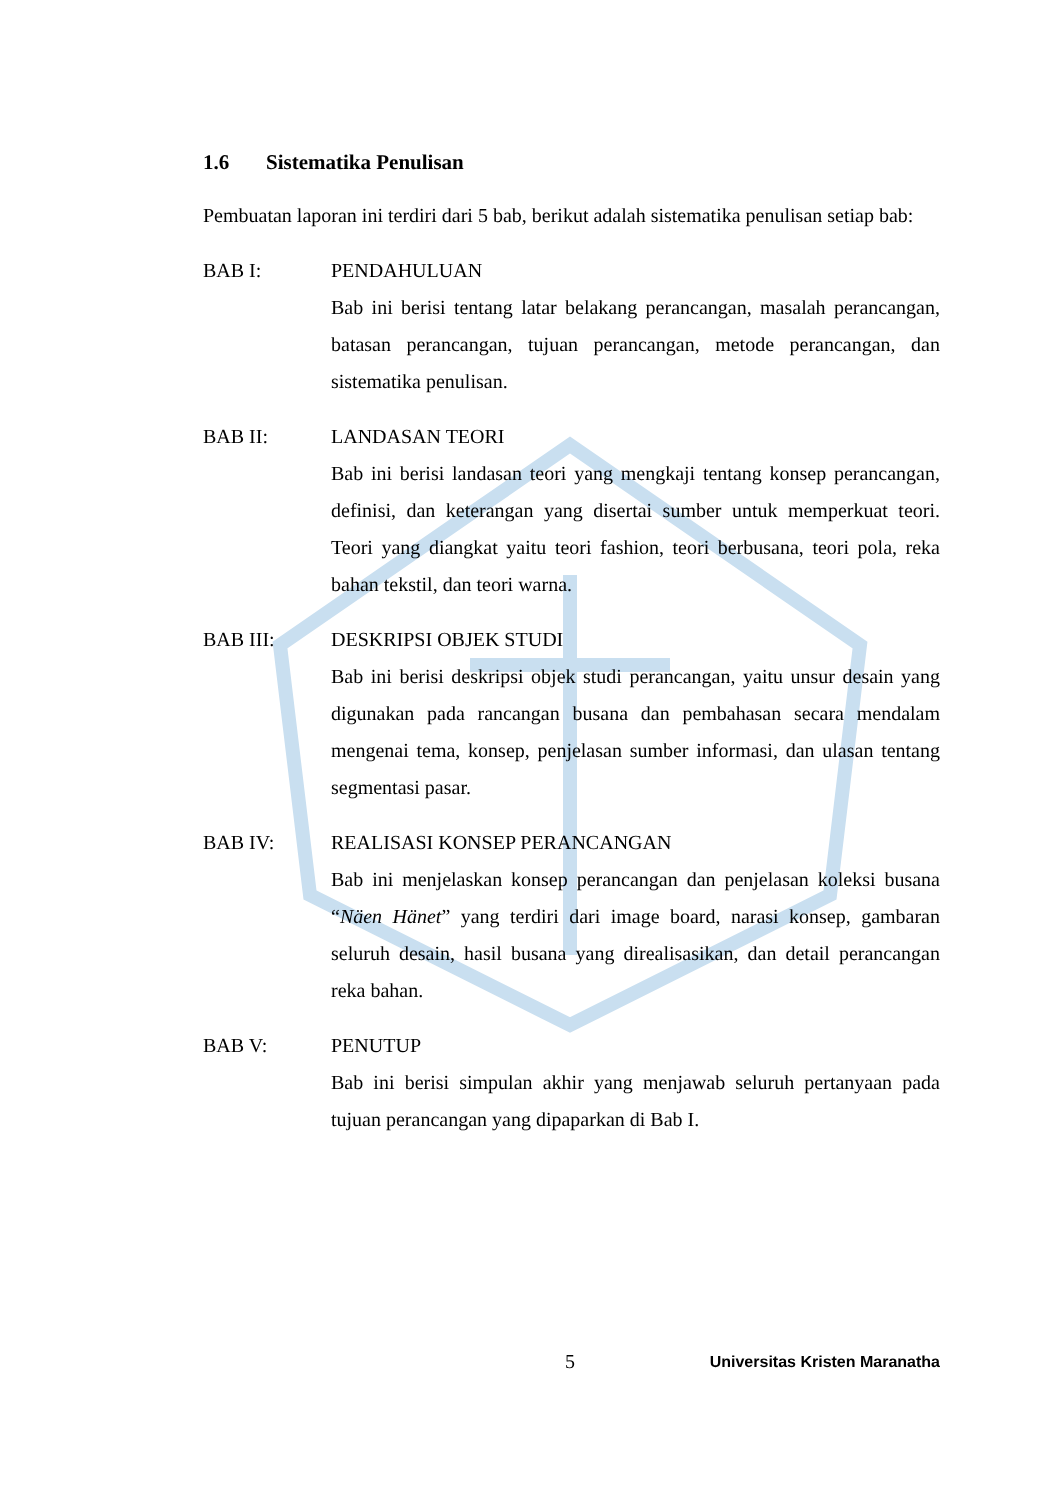1.6 Sistematika Penulisan
Pembuatan laporan ini terdiri dari 5 bab, berikut adalah sistematika penulisan setiap bab:
BAB I: PENDAHULUAN
Bab ini berisi tentang latar belakang perancangan, masalah perancangan, batasan perancangan, tujuan perancangan, metode perancangan, dan sistematika penulisan.
BAB II: LANDASAN TEORI
Bab ini berisi landasan teori yang mengkaji tentang konsep perancangan, definisi, dan keterangan yang disertai sumber untuk memperkuat teori. Teori yang diangkat yaitu teori fashion, teori berbusana, teori pola, reka bahan tekstil, dan teori warna.
BAB III: DESKRIPSI OBJEK STUDI
Bab ini berisi deskripsi objek studi perancangan, yaitu unsur desain yang digunakan pada rancangan busana dan pembahasan secara mendalam mengenai tema, konsep, penjelasan sumber informasi, dan ulasan tentang segmentasi pasar.
BAB IV: REALISASI KONSEP PERANCANGAN
Bab ini menjelaskan konsep perancangan dan penjelasan koleksi busana “Näen Hänet” yang terdiri dari image board, narasi konsep, gambaran seluruh desain, hasil busana yang direalisasikan, dan detail perancangan reka bahan.
BAB V: PENUTUP
Bab ini berisi simpulan akhir yang menjawab seluruh pertanyaan pada tujuan perancangan yang dipaparkan di Bab I.
5 Universitas Kristen Maranatha